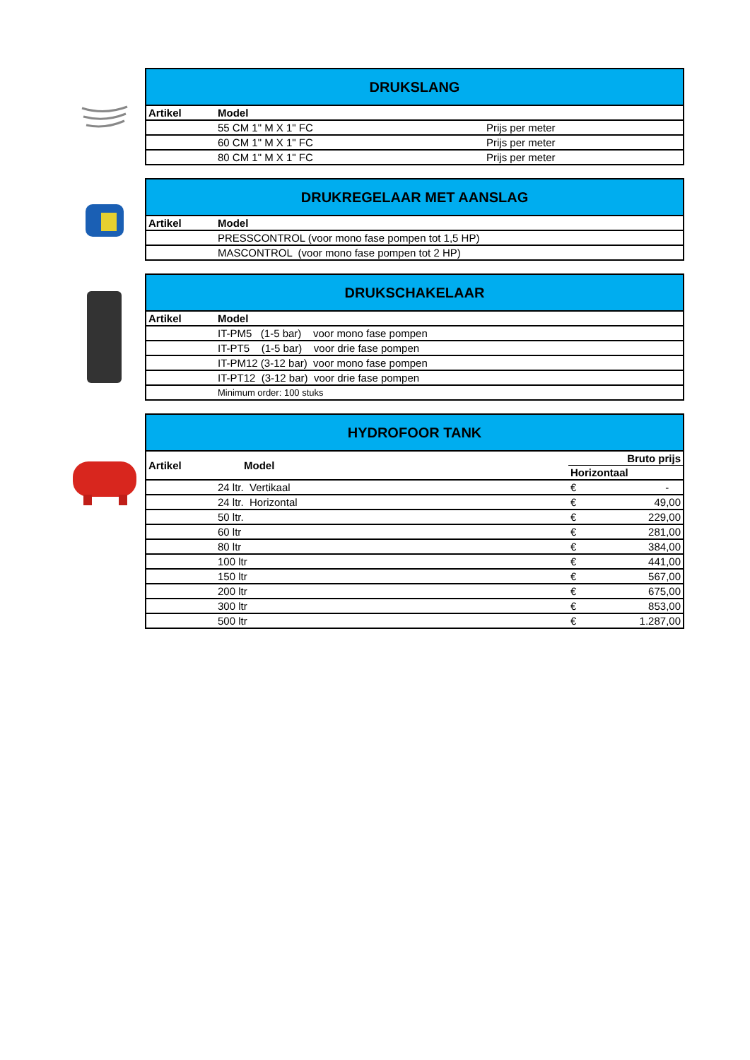| DRUKSLANG | | |
| --- | --- | --- |
| Artikel | Model | |
| | 55 CM 1" M X 1" FC | Prijs per meter |
| | 60 CM 1" M X 1" FC | Prijs per meter |
| | 80 CM 1" M X 1" FC | Prijs per meter |
| DRUKREGELAAR MET AANSLAG | |
| --- | --- |
| Artikel | Model |
| | PRESSCONTROL (voor mono fase pompen tot 1,5 HP) |
| | MASCONTROL (voor mono fase pompen tot 2 HP) |
| DRUKSCHAKELAAR | |
| --- | --- |
| Artikel | Model |
| | IT-PM5 (1-5 bar) voor mono fase pompen |
| | IT-PT5 (1-5 bar) voor drie fase pompen |
| | IT-PM12 (3-12 bar) voor mono fase pompen |
| | IT-PT12 (3-12 bar) voor drie fase pompen |
| | Minimum order: 100 stuks |
| HYDROFOOR TANK | | | |
| --- | --- | --- | --- |
| Artikel | Model | Bruto prijs | |
| | | Horizontaal | |
| | 24 ltr. Vertikaal | € | - |
| | 24 ltr. Horizontal | € | 49,00 |
| | 50 ltr. | € | 229,00 |
| | 60 ltr | € | 281,00 |
| | 80 ltr | € | 384,00 |
| | 100 ltr | € | 441,00 |
| | 150 ltr | € | 567,00 |
| | 200 ltr | € | 675,00 |
| | 300 ltr | € | 853,00 |
| | 500 ltr | € | 1.287,00 |